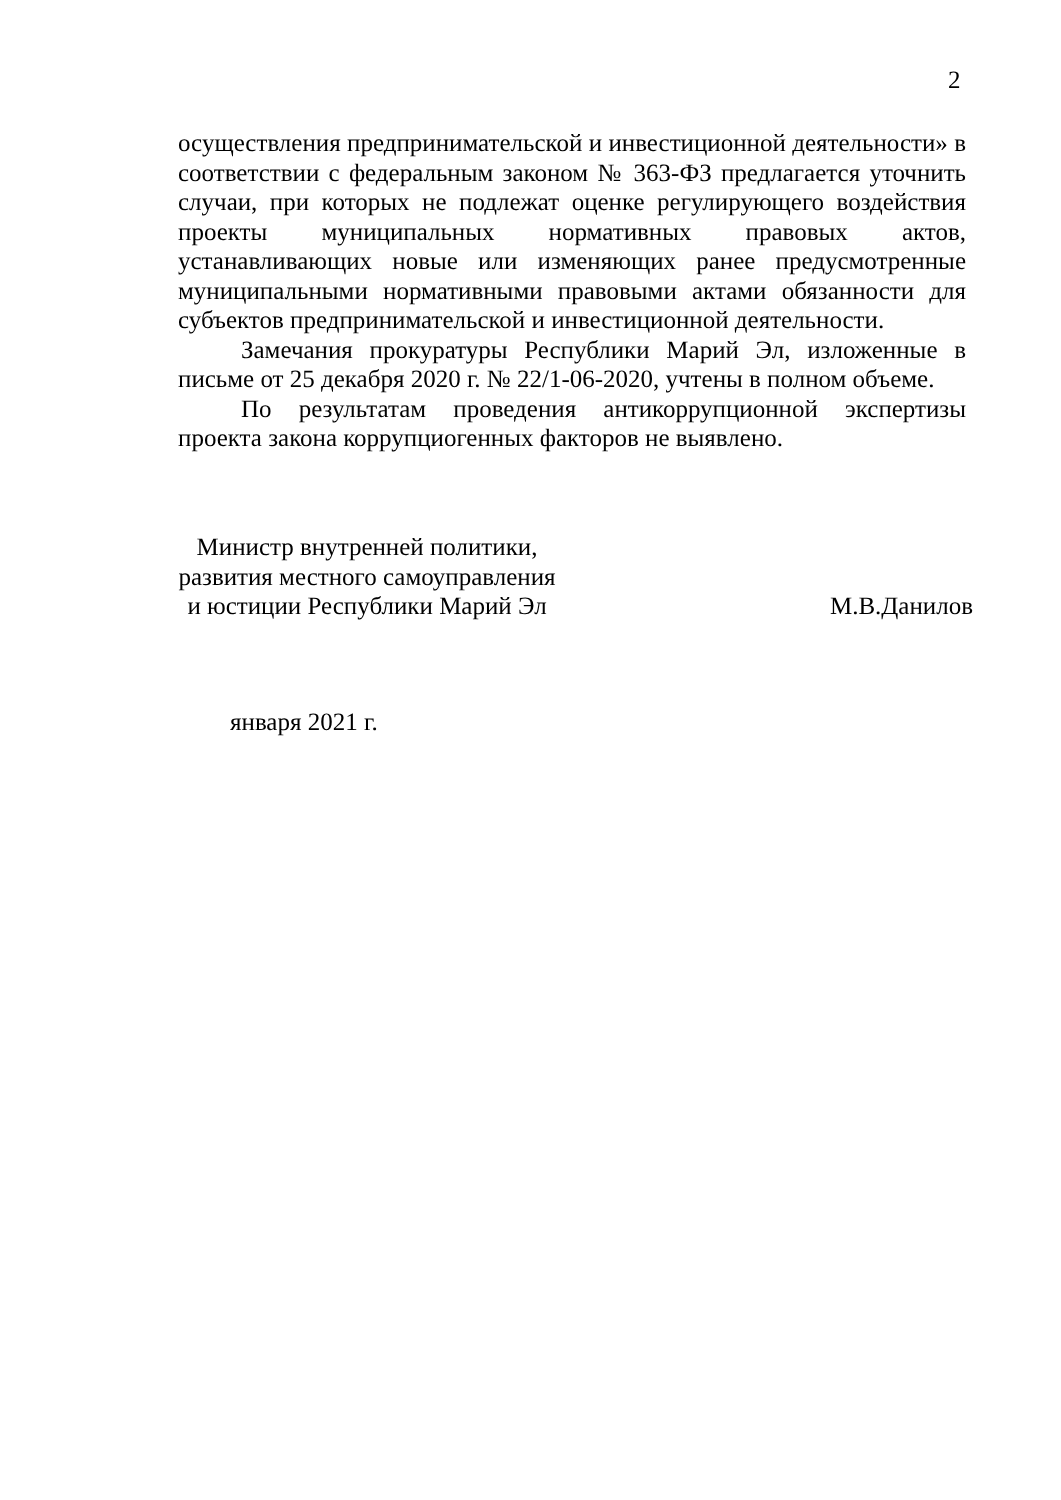2
осуществления предпринимательской и инвестиционной деятельности» в соответствии с федеральным законом № 363-ФЗ предлагается уточнить случаи, при которых не подлежат оценке регулирующего воздействия проекты муниципальных нормативных правовых актов, устанавливающих новые или изменяющих ранее предусмотренные муниципальными нормативными правовыми актами обязанности для субъектов предпринимательской и инвестиционной деятельности.
Замечания прокуратуры Республики Марий Эл, изложенные в письме от 25 декабря 2020 г. № 22/1-06-2020, учтены в полном объеме.
По результатам проведения антикоррупционной экспертизы проекта закона коррупциогенных факторов не выявлено.
Министр внутренней политики,
развития местного самоуправления
и юстиции Республики Марий Эл
М.В.Данилов
января 2021 г.